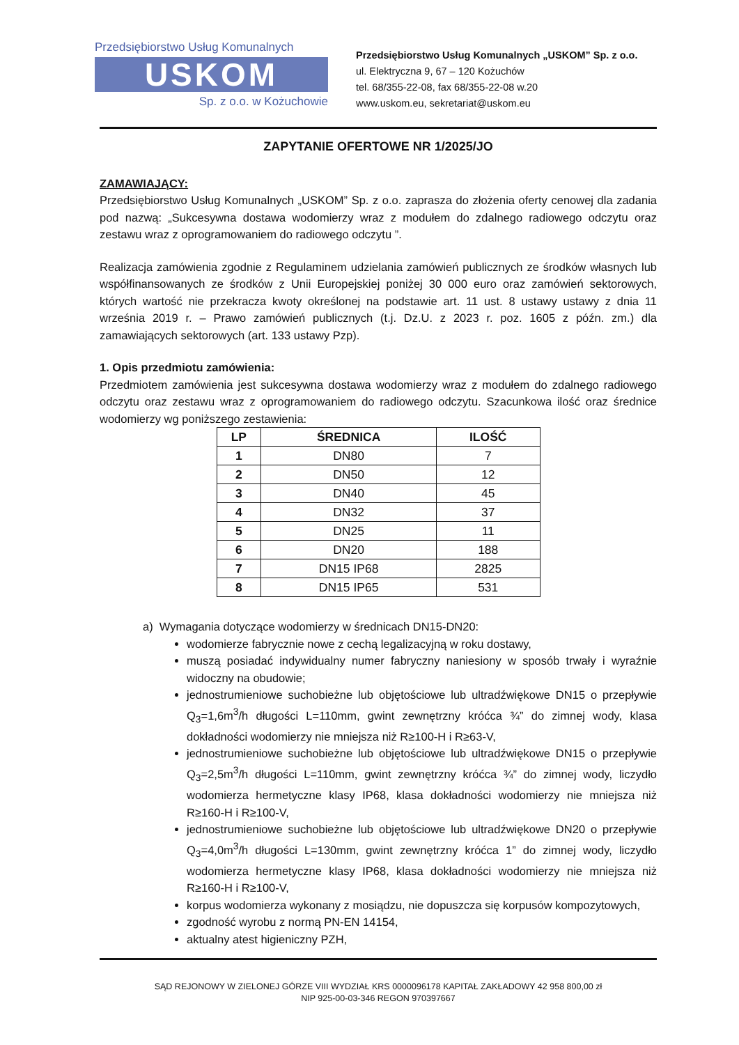Przedsiębiorstwo Usług Komunalnych
USKOM
Sp. z o.o. w Kożuchowie
Przedsiębiorstwo Usług Komunalnych „USKOM” Sp. z o.o.
ul. Elektryczna 9, 67 – 120 Kożuchów
tel. 68/355-22-08, fax 68/355-22-08 w.20
www.uskom.eu, sekretariat@uskom.eu
ZAPYTANIE OFERTOWE NR 1/2025/JO
ZAMAWIAJĄCY:
Przedsiębiorstwo Usług Komunalnych „USKOM” Sp. z o.o. zaprasza do złożenia oferty cenowej dla zadania pod nazwą: „Sukcesywna dostawa wodomierzy wraz z modułem do zdalnego radiowego odczytu oraz zestawu wraz z oprogramowaniem do radiowego odczytu ”.
Realizacja zamówienia zgodnie z Regulaminem udzielania zamówień publicznych ze środków własnych lub współfinansowanych ze środków z Unii Europejskiej poniżej 30 000 euro oraz zamówień sektorowych, których wartość nie przekracza kwoty określonej na podstawie art. 11 ust. 8 ustawy ustawy z dnia 11 września 2019 r. – Prawo zamówień publicznych (t.j. Dz.U. z 2023 r. poz. 1605 z późn. zm.) dla zamawiających sektorowych (art. 133 ustawy Pzp).
1. Opis przedmiotu zamówienia:
Przedmiotem zamówienia jest sukcesywna dostawa wodomierzy wraz z modułem do zdalnego radiowego odczytu oraz zestawu wraz z oprogramowaniem do radiowego odczytu. Szacunkowa ilość oraz średnice wodomierzy wg poniższego zestawienia:
| LP | ŚREDNICA | ILOŚĆ |
| --- | --- | --- |
| 1 | DN80 | 7 |
| 2 | DN50 | 12 |
| 3 | DN40 | 45 |
| 4 | DN32 | 37 |
| 5 | DN25 | 11 |
| 6 | DN20 | 188 |
| 7 | DN15 IP68 | 2825 |
| 8 | DN15 IP65 | 531 |
a) Wymagania dotyczące wodomierzy w średnicach DN15-DN20:
wodomierze fabrycznie nowe z cechą legalizacyjną w roku dostawy,
muszą posiadać indywidualny numer fabryczny naniesiony w sposób trwały i wyraźnie widoczny na obudowie;
jednostrumieniowe suchobieżne lub objętościowe lub ultradźwiękowe DN15 o przepływie Q<sub>3</sub>=1,6m<sup>3</sup>/h długości L=110mm, gwint zewnętrzny króćca ¾” do zimnej wody, klasa dokładności wodomierzy nie mniejsza niż R≥100-H i R≥63-V,
jednostrumieniowe suchobieżne lub objętościowe lub ultradźwiękowe DN15 o przepływie Q<sub>3</sub>=2,5m<sup>3</sup>/h długości L=110mm, gwint zewnętrzny króćca ¾” do zimnej wody, liczydło wodomierza hermetyczne klasy IP68, klasa dokładności wodomierzy nie mniejsza niż R≥160-H i R≥100-V,
jednostrumieniowe suchobieżne lub objętościowe lub ultradźwiękowe DN20 o przepływie Q<sub>3</sub>=4,0m<sup>3</sup>/h długości L=130mm, gwint zewnętrzny króćca 1” do zimnej wody, liczydło wodomierza hermetyczne klasy IP68, klasa dokładności wodomierzy nie mniejsza niż R≥160-H i R≥100-V,
korpus wodomierza wykonany z mosiądzu, nie dopuszcza się korpusów kompozytowych,
zgodność wyrobu z normą PN-EN 14154,
aktualny atest higieniczny PZH,
SĄD REJONOWY W ZIELONEJ GÓRZE VIII WYDZIAŁ KRS 0000096178 KAPITAŁ ZAKŁADOWY 42 958 800,00 zł
NIP 925-00-03-346 REGON 970397667